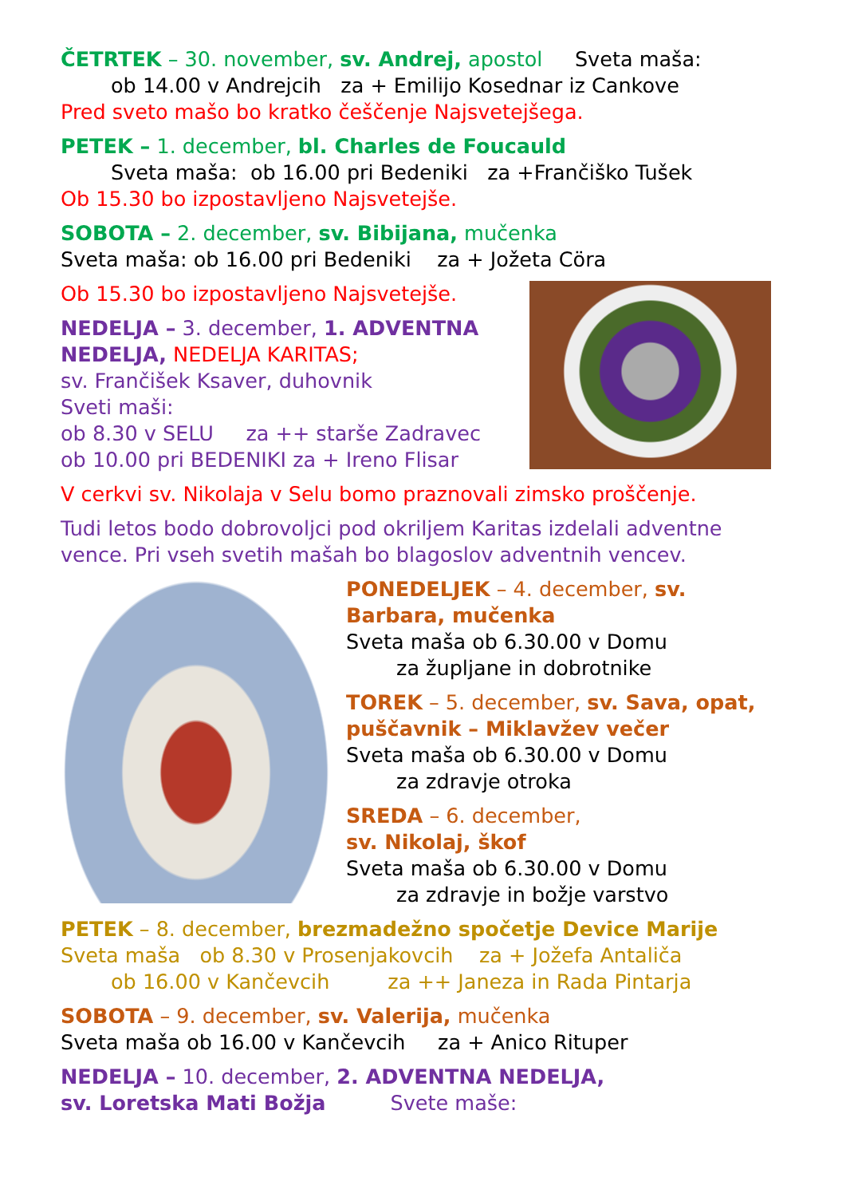ČETRTEK – 30. november, sv. Andrej, apostol Sveta maša:
ob 14.00 v Andrejcih za + Emilijo Kosednar iz Cankove
Pred sveto mašo bo kratko češčenje Najsvetejšega.
PETEK – 1. december, bl. Charles de Foucauld
Sveta maša: ob 16.00 pri Bedeniki za +Frančiško Tušek
Ob 15.30 bo izpostavljeno Najsvetejše.
SOBOTA – 2. december, sv. Bibijana, mučenka
Sveta maša: ob 16.00 pri Bedeniki za + Jožeta Cöra
Ob 15.30 bo izpostavljeno Najsvetejše.
NEDELJA – 3. december, 1. ADVENTNA NEDELJA, NEDELJA KARITAS;
sv. Frančišek Ksaver, duhovnik
Sveti maši:
ob 8.30 v SELU za ++ starše Zadravec
ob 10.00 pri BEDENIKI za + Ireno Flisar
V cerkvi sv. Nikolaja v Selu bomo praznovali zimsko proščenje.
Tudi letos bodo dobrovoljci pod okriljem Karitas izdelali adventne vence. Pri vseh svetih mašah bo blagoslov adventnih vencev.
PONEDELJEK – 4. december, sv. Barbara, mučenka
Sveta maša ob 6.30.00 v Domu
za župljane in dobrotnike
TOREK – 5. december, sv. Sava, opat, puščavnik – Miklavžev večer
Sveta maša ob 6.30.00 v Domu
za zdravje otroka
SREDA – 6. december,
sv. Nikolaj, škof
Sveta maša ob 6.30.00 v Domu
za zdravje in božje varstvo
PETEK – 8. december, brezmadežno spočetje Device Marije
Sveta maša ob 8.30 v Prosenjakovcih za + Jožefa Antaliča
ob 16.00 v Kančevcih za ++ Janeza in Rada Pintarja
SOBOTA – 9. december, sv. Valerija, mučenka
Sveta maša ob 16.00 v Kančevcih za + Anico Rituper
NEDELJA – 10. december, 2. ADVENTNA NEDELJA,
sv. Loretska Mati Božja Svete maše: